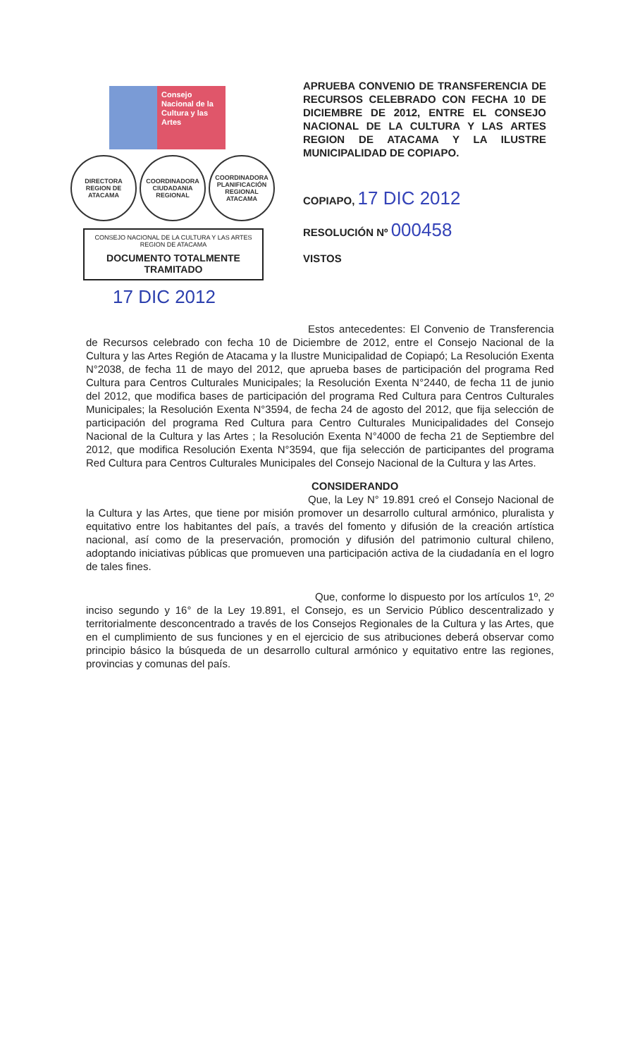Consejo Nacional de la Cultura y las Artes
DIRECTORA REGION DE ATACAMA
COORDINADORA CIUDADANIA REGIONAL
COORDINADORA PLANIFICACIÓN REGIONAL ATACAMA
CONSEJO NACIONAL DE LA CULTURA Y LAS ARTES
REGION DE ATACAMA
DOCUMENTO TOTALMENTE
TRAMITADO
17 DIC 2012
APRUEBA CONVENIO DE TRANSFERENCIA DE RECURSOS CELEBRADO CON FECHA 10 DE DICIEMBRE DE 2012, ENTRE EL CONSEJO NACIONAL DE LA CULTURA Y LAS ARTES REGION DE ATACAMA Y LA ILUSTRE MUNICIPALIDAD DE COPIAPO.
COPIAPO, 17 DIC 2012
RESOLUCIÓN Nº 000458
VISTOS
Estos antecedentes: El Convenio de Transferencia de Recursos celebrado con fecha 10 de Diciembre de 2012, entre el Consejo Nacional de la Cultura y las Artes Región de Atacama y la Ilustre Municipalidad de Copiapó; La Resolución Exenta N°2038, de fecha 11 de mayo del 2012, que aprueba bases de participación del programa Red Cultura para Centros Culturales Municipales; la Resolución Exenta N°2440, de fecha 11 de junio del 2012, que modifica bases de participación del programa Red Cultura para Centros Culturales Municipales; la Resolución Exenta N°3594, de fecha 24 de agosto del 2012, que fija selección de participación del programa Red Cultura para Centro Culturales Municipalidades del Consejo Nacional de la Cultura y las Artes ; la Resolución Exenta N°4000 de fecha 21 de Septiembre del 2012, que modifica Resolución Exenta N°3594, que fija selección de participantes del programa Red Cultura para Centros Culturales Municipales del Consejo Nacional de la Cultura y las Artes.
CONSIDERANDO
Que, la Ley N° 19.891 creó el Consejo Nacional de la Cultura y las Artes, que tiene por misión promover un desarrollo cultural armónico, pluralista y equitativo entre los habitantes del país, a través del fomento y difusión de la creación artística nacional, así como de la preservación, promoción y difusión del patrimonio cultural chileno, adoptando iniciativas públicas que promueven una participación activa de la ciudadanía en el logro de tales fines.
Que, conforme lo dispuesto por los artículos 1º, 2º inciso segundo y 16° de la Ley 19.891, el Consejo, es un Servicio Público descentralizado y territorialmente desconcentrado a través de los Consejos Regionales de la Cultura y las Artes, que en el cumplimiento de sus funciones y en el ejercicio de sus atribuciones deberá observar como principio básico la búsqueda de un desarrollo cultural armónico y equitativo entre las regiones, provincias y comunas del país.